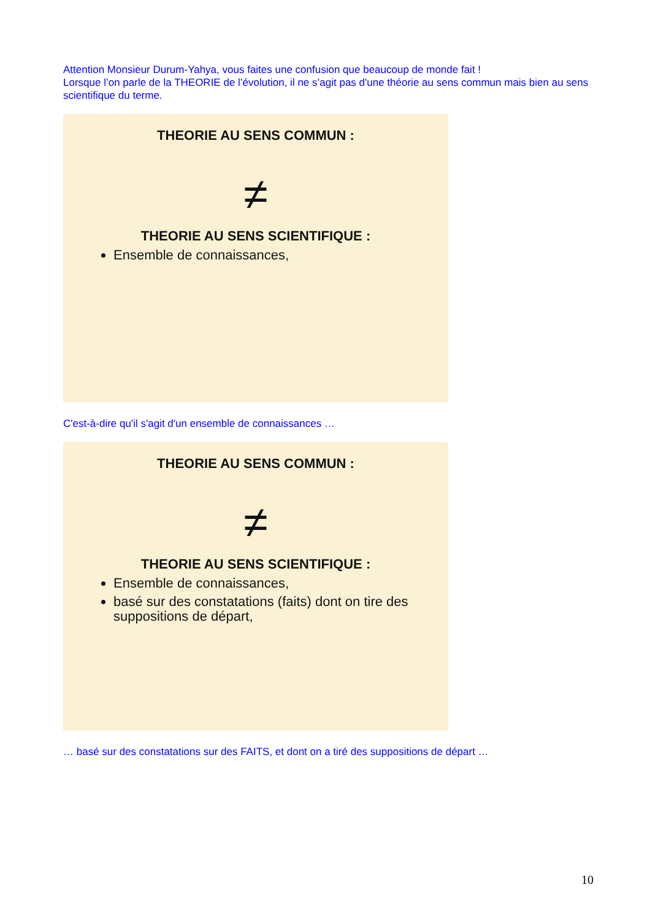Attention Monsieur Durum-Yahya, vous faites une confusion que beaucoup de monde fait !
Lorsque l’on parle de la THEORIE de l’évolution, il ne s’agit pas d'une théorie au sens commun mais bien au sens scientifique du terme.
THEORIE AU SENS COMMUN :
≠
THEORIE AU SENS SCIENTIFIQUE :
Ensemble de connaissances,
C'est-à-dire qu'il s'agit d'un ensemble de connaissances …
THEORIE AU SENS COMMUN :
≠
THEORIE AU SENS SCIENTIFIQUE :
Ensemble de connaissances,
basé sur des constatations (faits) dont on tire des suppositions de départ,
… basé sur des constatations sur des FAITS, et dont on a tiré des suppositions de départ …
10